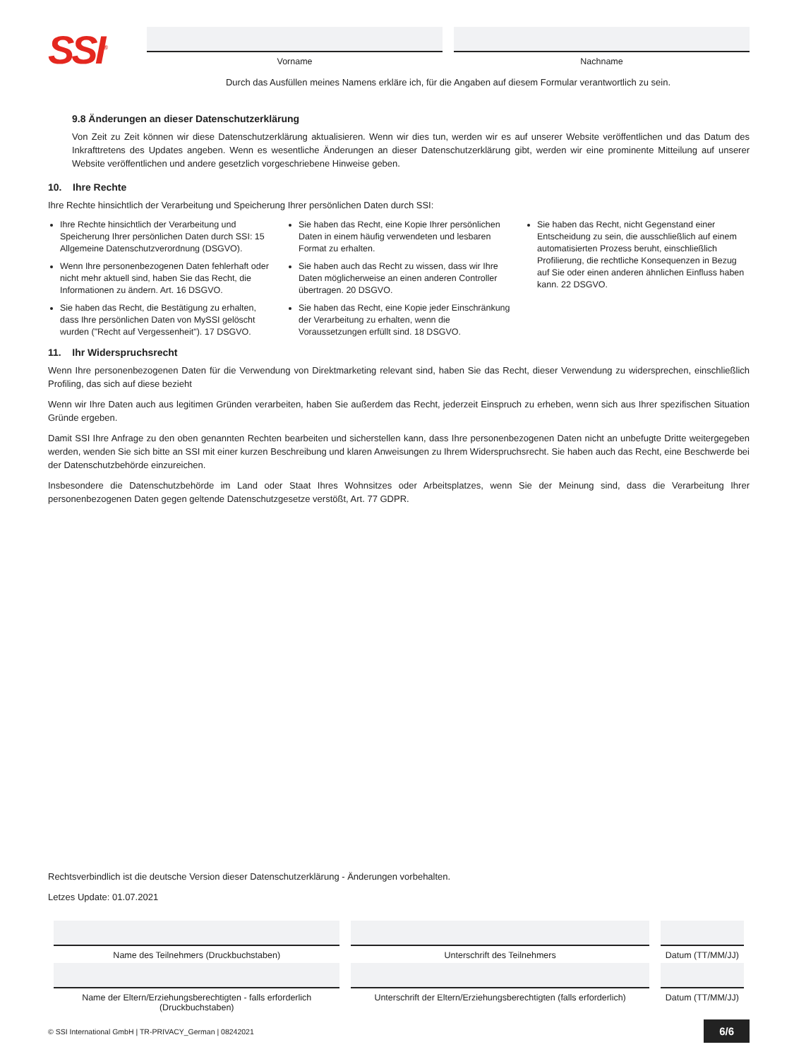SSI<sup>®</sup>
Vorname Nachname
Durch das Ausfüllen meines Namens erkläre ich, für die Angaben auf diesem Formular verantwortlich zu sein.
9.8 Änderungen an dieser Datenschutzerklärung
Von Zeit zu Zeit können wir diese Datenschutzerklärung aktualisieren. Wenn wir dies tun, werden wir es auf unserer Website veröffentlichen und das Datum des Inkrafttretens des Updates angeben. Wenn es wesentliche Änderungen an dieser Datenschutzerklärung gibt, werden wir eine prominente Mitteilung auf unserer Website veröffentlichen und andere gesetzlich vorgeschriebene Hinweise geben.
10. Ihre Rechte
Ihre Rechte hinsichtlich der Verarbeitung und Speicherung Ihrer persönlichen Daten durch SSI:
Ihre Rechte hinsichtlich der Verarbeitung und Speicherung Ihrer persönlichen Daten durch SSI: 15 Allgemeine Datenschutzverordnung (DSGVO).
Wenn Ihre personenbezogenen Daten fehlerhaft oder nicht mehr aktuell sind, haben Sie das Recht, die Informationen zu ändern. Art. 16 DSGVO.
Sie haben das Recht, die Bestätigung zu erhalten, dass Ihre persönlichen Daten von MySSI gelöscht wurden ("Recht auf Vergessenheit"). 17 DSGVO.
Sie haben das Recht, eine Kopie Ihrer persönlichen Daten in einem häufig verwendeten und lesbaren Format zu erhalten.
Sie haben auch das Recht zu wissen, dass wir Ihre Daten möglicherweise an einen anderen Controller übertragen. 20 DSGVO.
Sie haben das Recht, eine Kopie jeder Einschränkung der Verarbeitung zu erhalten, wenn die Voraussetzungen erfüllt sind. 18 DSGVO.
Sie haben das Recht, nicht Gegenstand einer Entscheidung zu sein, die ausschließlich auf einem automatisierten Prozess beruht, einschließlich Profilierung, die rechtliche Konsequenzen in Bezug auf Sie oder einen anderen ähnlichen Einfluss haben kann. 22 DSGVO.
11. Ihr Widerspruchsrecht
Wenn Ihre personenbezogenen Daten für die Verwendung von Direktmarketing relevant sind, haben Sie das Recht, dieser Verwendung zu widersprechen, einschließlich Profiling, das sich auf diese bezieht
Wenn wir Ihre Daten auch aus legitimen Gründen verarbeiten, haben Sie außerdem das Recht, jederzeit Einspruch zu erheben, wenn sich aus Ihrer spezifischen Situation Gründe ergeben.
Damit SSI Ihre Anfrage zu den oben genannten Rechten bearbeiten und sicherstellen kann, dass Ihre personenbezogenen Daten nicht an unbefugte Dritte weitergegeben werden, wenden Sie sich bitte an SSI mit einer kurzen Beschreibung und klaren Anweisungen zu Ihrem Widerspruchsrecht. Sie haben auch das Recht, eine Beschwerde bei der Datenschutzbehörde einzureichen.
Insbesondere die Datenschutzbehörde im Land oder Staat Ihres Wohnsitzes oder Arbeitsplatzes, wenn Sie der Meinung sind, dass die Verarbeitung Ihrer personenbezogenen Daten gegen geltende Datenschutzgesetze verstößt, Art. 77 GDPR.
Rechtsverbindlich ist die deutsche Version dieser Datenschutzerklärung - Änderungen vorbehalten.
Letzes Update: 01.07.2021
Name des Teilnehmers (Druckbuchstaben)
Unterschrift des Teilnehmers Datum (TT/MM/JJ)
Name der Eltern/Erziehungsberechtigten - falls erforderlich (Druckbuchstaben)
Unterschrift der Eltern/Erziehungsberechtigten (falls erforderlich)
Datum (TT/MM/JJ)
© SSI International GmbH | TR-PRIVACY_German | 08242021 6/6